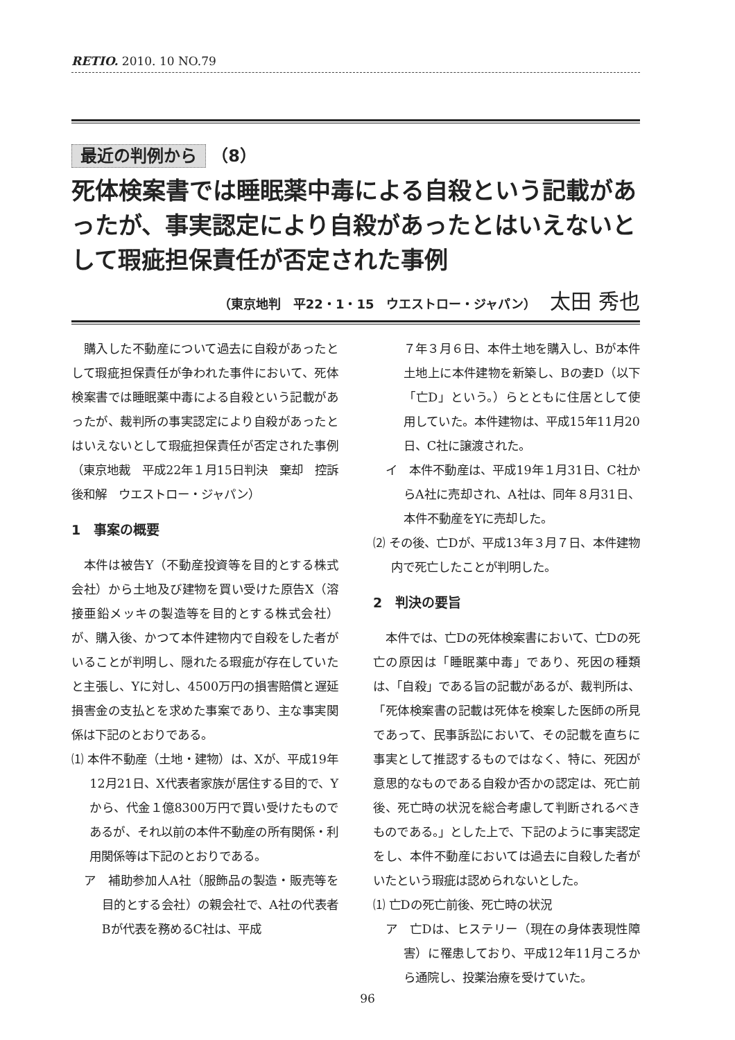RETIO. 2010. 10 NO.79
最近の判例から （8）
死体検案書では睡眠薬中毒による自殺という記載があったが、事実認定により自殺があったとはいえないとして瑕疵担保責任が否定された事例
（東京地判　平22・1・15　ウエストロー・ジャパン） 太田 秀也
購入した不動産について過去に自殺があったとして瑕疵担保責任が争われた事件において、死体検案書では睡眠薬中毒による自殺という記載があったが、裁判所の事実認定により自殺があったとはいえないとして瑕疵担保責任が否定された事例（東京地裁　平成22年１月15日判決　棄却　控訴後和解　ウエストロー・ジャパン）
1　事案の概要
本件は被告Y（不動産投資等を目的とする株式会社）から土地及び建物を買い受けた原告X（溶接亜鉛メッキの製造等を目的とする株式会社）が、購入後、かつて本件建物内で自殺をした者がいることが判明し、隠れたる瑕疵が存在していたと主張し、Yに対し、4500万円の損害賠償と遅延損害金の支払とを求めた事案であり、主な事実関係は下記のとおりである。
⑴ 本件不動産（土地・建物）は、Xが、平成19年12月21日、X代表者家族が居住する目的で、Yから、代金１億8300万円で買い受けたものであるが、それ以前の本件不動産の所有関係・利用関係等は下記のとおりである。
ア　補助参加人A社（服飾品の製造・販売等を目的とする会社）の親会社で、A社の代表者Bが代表を務めるC社は、平成
７年３月６日、本件土地を購入し、Bが本件土地上に本件建物を新築し、Bの妻D（以下「亡D」という。）らとともに住居として使用していた。本件建物は、平成15年11月20日、C社に譲渡された。
イ　本件不動産は、平成19年１月31日、C社からA社に売却され、A社は、同年８月31日、本件不動産をYに売却した。
⑵ その後、亡Dが、平成13年３月７日、本件建物内で死亡したことが判明した。
2　判決の要旨
本件では、亡Dの死体検案書において、亡Dの死亡の原因は「睡眠薬中毒」であり、死因の種類は、「自殺」である旨の記載があるが、裁判所は、「死体検案書の記載は死体を検案した医師の所見であって、民事訴訟において、その記載を直ちに事実として推認するものではなく、特に、死因が意思的なものである自殺か否かの認定は、死亡前後、死亡時の状況を総合考慮して判断されるべきものである。」とした上で、下記のように事実認定をし、本件不動産においては過去に自殺した者がいたという瑕疵は認められないとした。
⑴ 亡Dの死亡前後、死亡時の状況
ア　亡Dは、ヒステリー（現在の身体表現性障害）に罹患しており、平成12年11月ころから通院し、投薬治療を受けていた。
96